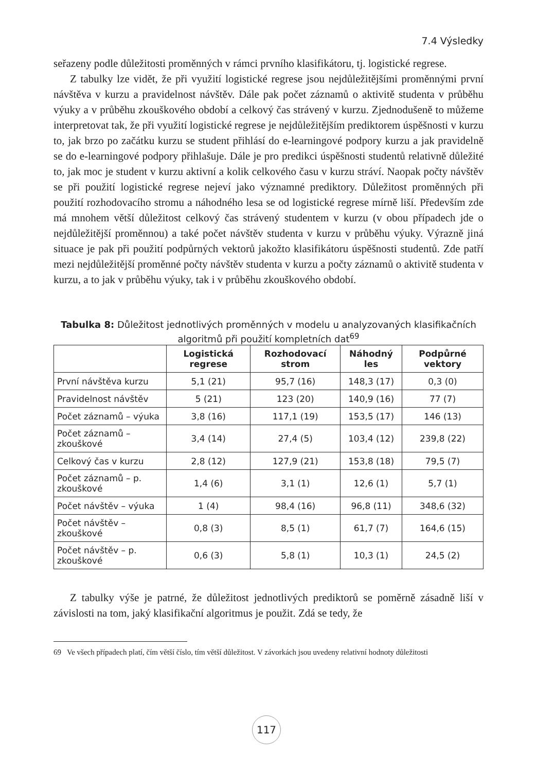7.4 Výsledky
seřazeny podle důležitosti proměnných v rámci prvního klasifikátoru, tj. logistické regrese.
Z tabulky lze vidět, že při využití logistické regrese jsou nejdůležitějšími proměnnými první návštěva v kurzu a pravidelnost návštěv. Dále pak počet záznamů o aktivitě studenta v průběhu výuky a v průběhu zkouškového období a celkový čas strávený v kurzu. Zjednodušeně to můžeme interpretovat tak, že při využití logistické regrese je nejdůležitějším prediktorem úspěšnosti v kurzu to, jak brzo po začátku kurzu se student přihlásí do e-learningové podpory kurzu a jak pravidelně se do e-learningové podpory přihlašuje. Dále je pro predikci úspěšnosti studentů relativně důležité to, jak moc je student v kurzu aktivní a kolik celkového času v kurzu stráví. Naopak počty návštěv se při použití logistické regrese nejeví jako významné prediktory. Důležitost proměnných při použití rozhodovacího stromu a náhodného lesa se od logistické regrese mírně liší. Především zde má mnohem větší důležitost celkový čas strávený studentem v kurzu (v obou případech jde o nejdůležitější proměnnou) a také počet návštěv studenta v kurzu v průběhu výuky. Výrazně jiná situace je pak při použití podpůrných vektorů jakožto klasifikátoru úspěšnosti studentů. Zde patří mezi nejdůležitější proměnné počty návštěv studenta v kurzu a počty záznamů o aktivitě studenta v kurzu, a to jak v průběhu výuky, tak i v průběhu zkouškového období.
Tabulka 8: Důležitost jednotlivých proměnných v modelu u analyzovaných klasifikačních algoritmů při použití kompletních dat<sup>69</sup>
| | Logistická regrese | Rozhodovací strom | Náhodný les | Podpůrné vektory |
| --- | --- | --- | --- | --- |
| První návštěva kurzu | 5,1 (21) | 95,7 (16) | 148,3 (17) | 0,3 (0) |
| Pravidelnost návštěv | 5 (21) | 123 (20) | 140,9 (16) | 77 (7) |
| Počet záznamů – výuka | 3,8 (16) | 117,1 (19) | 153,5 (17) | 146 (13) |
| Počet záznamů – zkouškové | 3,4 (14) | 27,4 (5) | 103,4 (12) | 239,8 (22) |
| Celkový čas v kurzu | 2,8 (12) | 127,9 (21) | 153,8 (18) | 79,5 (7) |
| Počet záznamů – p. zkouškové | 1,4 (6) | 3,1 (1) | 12,6 (1) | 5,7 (1) |
| Počet návštěv – výuka | 1 (4) | 98,4 (16) | 96,8 (11) | 348,6 (32) |
| Počet návštěv – zkouškové | 0,8 (3) | 8,5 (1) | 61,7 (7) | 164,6 (15) |
| Počet návštěv – p. zkouškové | 0,6 (3) | 5,8 (1) | 10,3 (1) | 24,5 (2) |
Z tabulky výše je patrné, že důležitost jednotlivých prediktorů se poměrně zásadně liší v závislosti na tom, jaký klasifikační algoritmus je použit. Zdá se tedy, že
69 Ve všech případech platí, čím větší číslo, tím větší důležitost. V závorkách jsou uvedeny relativní hodnoty důležitosti
117